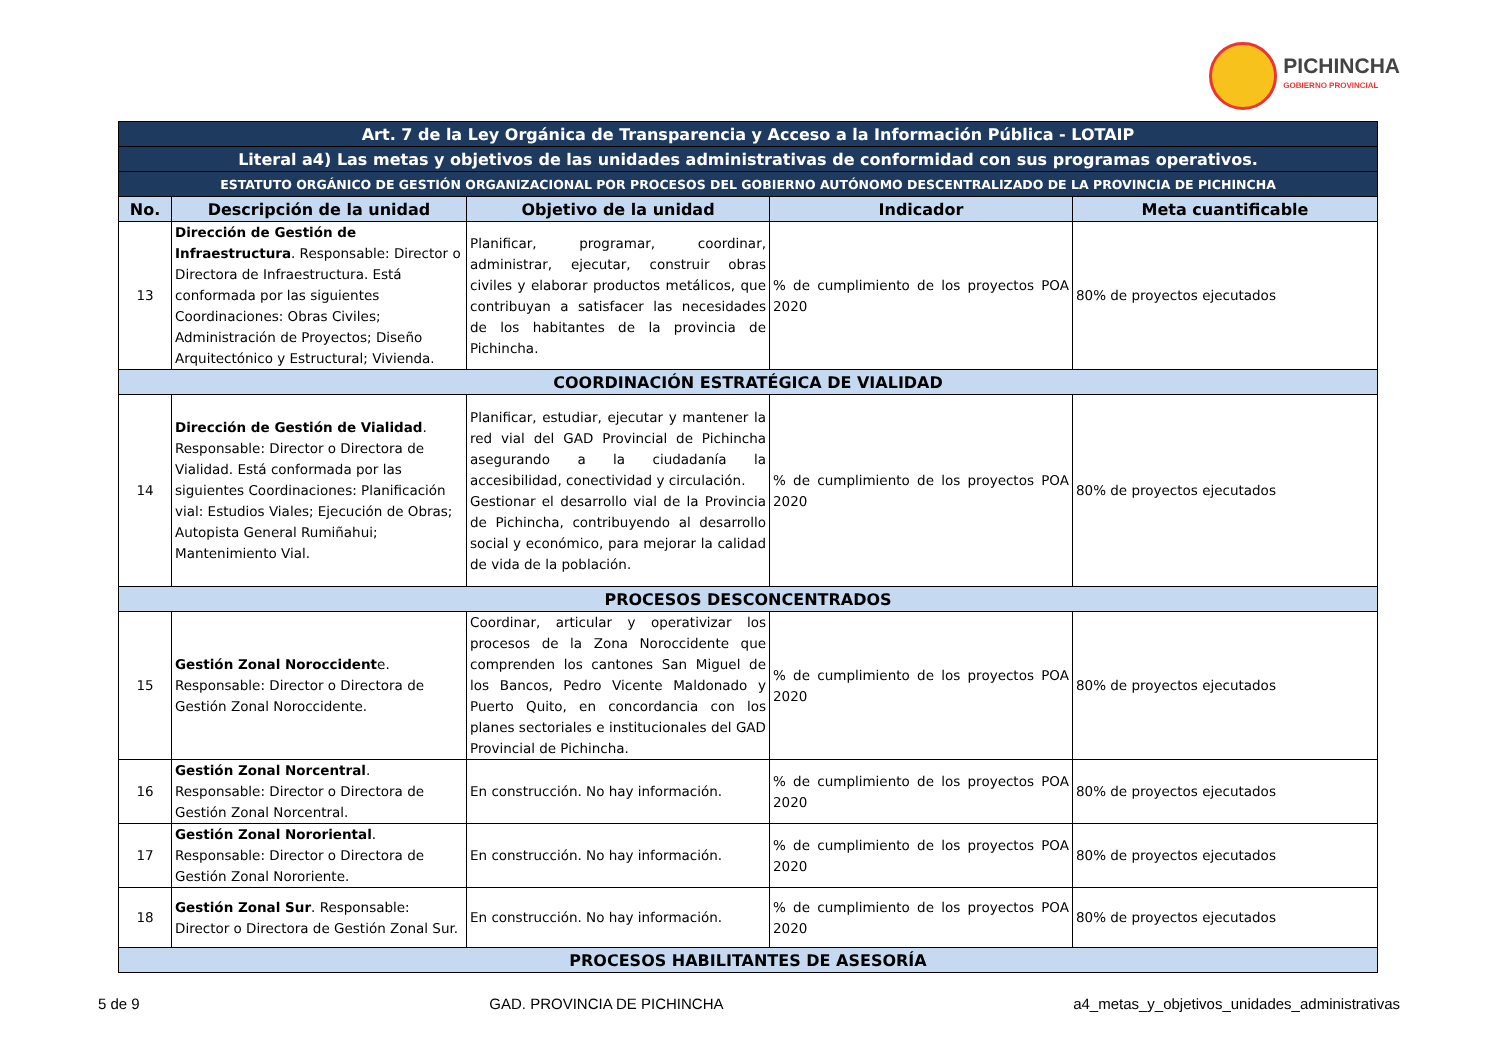PICHINCHA
GOBIERNO PROVINCIAL
| Art. 7 de la Ley Orgánica de Transparencia y Acceso a la Información Pública - LOTAIP | | | | |
| Literal a4) Las metas y objetivos de las unidades administrativas de conformidad con sus programas operativos. | | | | |
| ESTATUTO ORGÁNICO DE GESTIÓN ORGANIZACIONAL POR PROCESOS DEL GOBIERNO AUTÓNOMO DESCENTRALIZADO DE LA PROVINCIA DE PICHINCHA | | | | |
| No. | Descripción de la unidad | Objetivo de la unidad | Indicador | Meta cuantificable |
| 13 | Dirección de Gestión de Infraestructura . Responsable: Director o Directora de Infraestructura. Está conformada por las siguientes Coordinaciones: Obras Civiles; Administración de Proyectos; Diseño Arquitectónico y Estructural; Vivienda. | Planificar, programar, coordinar, administrar, ejecutar, construir obras civiles y elaborar productos metálicos, que contribuyan a satisfacer las necesidades de los habitantes de la provincia de Pichincha. | % de cumplimiento de los proyectos POA 2020 | 80% de proyectos ejecutados |
| COORDINACIÓN ESTRATÉGICA DE VIALIDAD | | | | |
| 14 | Dirección de Gestión de Vialidad . Responsable: Director o Directora de Vialidad. Está conformada por las siguientes Coordinaciones: Planificación vial: Estudios Viales; Ejecución de Obras; Autopista General Rumiñahui; Mantenimiento Vial. | Planificar, estudiar, ejecutar y mantener la red vial del GAD Provincial de Pichincha asegurando a la ciudadanía la accesibilidad, conectividad y circulación. Gestionar el desarrollo vial de la Provincia de Pichincha, contribuyendo al desarrollo social y económico, para mejorar la calidad de vida de la población. | % de cumplimiento de los proyectos POA 2020 | 80% de proyectos ejecutados |
| PROCESOS DESCONCENTRADOS | | | | |
| 15 | Gestión Zonal Noroccident e. Responsable: Director o Directora de Gestión Zonal Noroccidente. | Coordinar, articular y operativizar los procesos de la Zona Noroccidente que comprenden los cantones San Miguel de los Bancos, Pedro Vicente Maldonado y Puerto Quito, en concordancia con los planes sectoriales e institucionales del GAD Provincial de Pichincha. | % de cumplimiento de los proyectos POA 2020 | 80% de proyectos ejecutados |
| 16 | Gestión Zonal Norcentral . Responsable: Director o Directora de Gestión Zonal Norcentral. | En construcción. No hay información. | % de cumplimiento de los proyectos POA 2020 | 80% de proyectos ejecutados |
| 17 | Gestión Zonal Nororiental . Responsable: Director o Directora de Gestión Zonal Nororiente. | En construcción. No hay información. | % de cumplimiento de los proyectos POA 2020 | 80% de proyectos ejecutados |
| 18 | Gestión Zonal Sur . Responsable: Director o Directora de Gestión Zonal Sur. | En construcción. No hay información. | % de cumplimiento de los proyectos POA 2020 | 80% de proyectos ejecutados |
| PROCESOS HABILITANTES DE ASESORÍA | | | | |
5 de 9 GAD. PROVINCIA DE PICHINCHA a4_metas_y_objetivos_unidades_administrativas